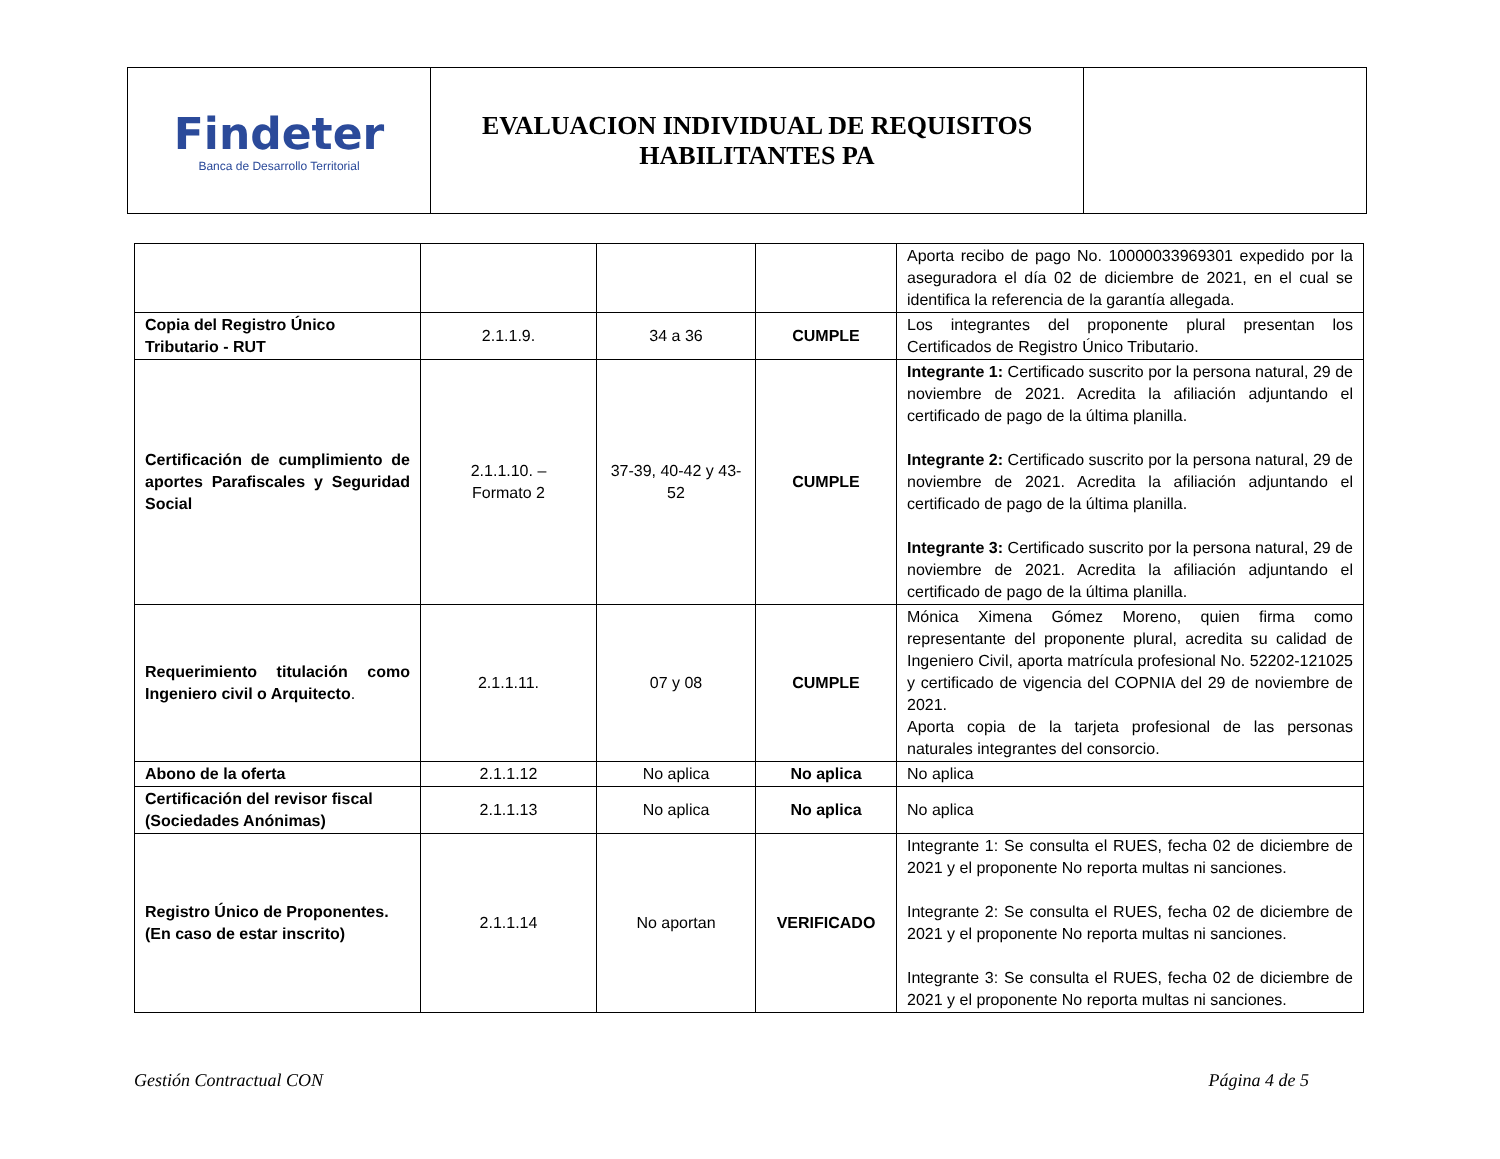| Findeter Banca de Desarrollo Territorial | EVALUACION INDIVIDUAL DE REQUISITOS HABILITANTES PA | |
| | | | | Aporta recibo de pago No. 10000033969301 expedido por la aseguradora el día 02 de diciembre de 2021, en el cual se identifica la referencia de la garantía allegada. |
| Copia del Registro Único Tributario - RUT | 2.1.1.9. | 34 a 36 | CUMPLE | Los integrantes del proponente plural presentan los Certificados de Registro Único Tributario. |
| Certificación de cumplimiento de aportes Parafiscales y Seguridad Social | 2.1.1.10. – Formato 2 | 37-39, 40-42 y 43-52 | CUMPLE | Integrante 1: Certificado suscrito por la persona natural, 29 de noviembre de 2021. Acredita la afiliación adjuntando el certificado de pago de la última planilla. Integrante 2: Certificado suscrito por la persona natural, 29 de noviembre de 2021. Acredita la afiliación adjuntando el certificado de pago de la última planilla. Integrante 3: Certificado suscrito por la persona natural, 29 de noviembre de 2021. Acredita la afiliación adjuntando el certificado de pago de la última planilla. |
| Requerimiento titulación como Ingeniero civil o Arquitecto . | 2.1.1.11. | 07 y 08 | CUMPLE | Mónica Ximena Gómez Moreno, quien firma como representante del proponente plural, acredita su calidad de Ingeniero Civil, aporta matrícula profesional No. 52202-121025 y certificado de vigencia del COPNIA del 29 de noviembre de 2021. Aporta copia de la tarjeta profesional de las personas naturales integrantes del consorcio. |
| Abono de la oferta | 2.1.1.12 | No aplica | No aplica | No aplica |
| Certificación del revisor fiscal (Sociedades Anónimas) | 2.1.1.13 | No aplica | No aplica | No aplica |
| Registro Único de Proponentes. (En caso de estar inscrito) | 2.1.1.14 | No aportan | VERIFICADO | Integrante 1: Se consulta el RUES, fecha 02 de diciembre de 2021 y el proponente No reporta multas ni sanciones. Integrante 2: Se consulta el RUES, fecha 02 de diciembre de 2021 y el proponente No reporta multas ni sanciones. Integrante 3: Se consulta el RUES, fecha 02 de diciembre de 2021 y el proponente No reporta multas ni sanciones. |
Gestión Contractual CON Página 4 de 5